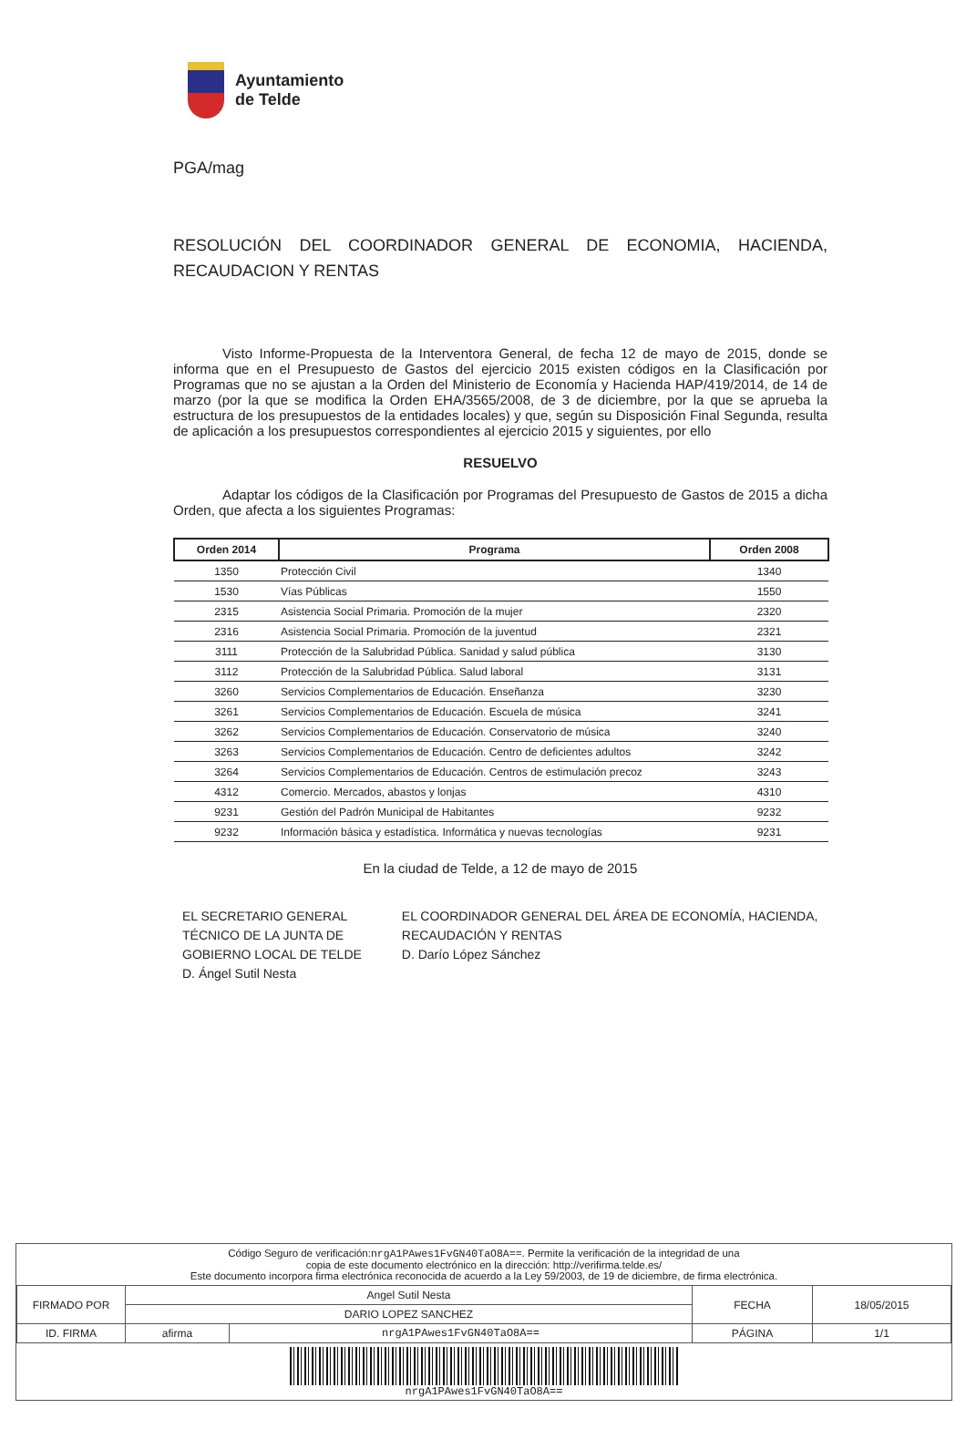Ayuntamiento
de Telde
PGA/mag
RESOLUCIÓN DEL COORDINADOR GENERAL DE ECONOMIA, HACIENDA, RECAUDACION Y RENTAS
Visto Informe-Propuesta de la Interventora General, de fecha 12 de mayo de 2015, donde se informa que en el Presupuesto de Gastos del ejercicio 2015 existen códigos en la Clasificación por Programas que no se ajustan a la Orden del Ministerio de Economía y Hacienda HAP/419/2014, de 14 de marzo (por la que se modifica la Orden EHA/3565/2008, de 3 de diciembre, por la que se aprueba la estructura de los presupuestos de la entidades locales) y que, según su Disposición Final Segunda, resulta de aplicación a los presupuestos correspondientes al ejercicio 2015 y siguientes, por ello
RESUELVO
Adaptar los códigos de la Clasificación por Programas del Presupuesto de Gastos de 2015 a dicha Orden, que afecta a los siguientes Programas:
| Orden 2014 | Programa | Orden 2008 |
| --- | --- | --- |
| 1350 | Protección Civil | 1340 |
| 1530 | Vías Públicas | 1550 |
| 2315 | Asistencia Social Primaria. Promoción de la mujer | 2320 |
| 2316 | Asistencia Social Primaria. Promoción de la juventud | 2321 |
| 3111 | Protección de la Salubridad Pública. Sanidad y salud pública | 3130 |
| 3112 | Protección de la Salubridad Pública. Salud laboral | 3131 |
| 3260 | Servicios Complementarios de Educación. Enseñanza | 3230 |
| 3261 | Servicios Complementarios de Educación. Escuela de música | 3241 |
| 3262 | Servicios Complementarios de Educación. Conservatorio de música | 3240 |
| 3263 | Servicios Complementarios de Educación. Centro de deficientes adultos | 3242 |
| 3264 | Servicios Complementarios de Educación. Centros de estimulación precoz | 3243 |
| 4312 | Comercio. Mercados, abastos y lonjas | 4310 |
| 9231 | Gestión del Padrón Municipal de Habitantes | 9232 |
| 9232 | Información básica y estadística. Informática y nuevas tecnologías | 9231 |
En la ciudad de Telde, a 12 de mayo de 2015
EL SECRETARIO GENERAL TÉCNICO DE LA JUNTA DE GOBIERNO LOCAL DE TELDE
D. Ángel Sutil Nesta
EL COORDINADOR GENERAL DEL ÁREA DE ECONOMÍA, HACIENDA, RECAUDACIÓN Y RENTAS
D. Darío López Sánchez
Código Seguro de verificación:nrgA1PAwes1FvGN40TaO8A==. Permite la verificación de la integridad de una
copia de este documento electrónico en la dirección: http://verifirma.telde.es/
Este documento incorpora firma electrónica reconocida de acuerdo a la Ley 59/2003, de 19 de diciembre, de firma electrónica.
| FIRMADO POR | Angel Sutil Nesta | | FECHA | 18/05/2015 |
| | DARIO LOPEZ SANCHEZ | | | |
| ID. FIRMA | afirma | nrgA1PAwes1FvGN40TaO8A== | PÁGINA | 1/1 |
nrgA1PAwes1FvGN40TaO8A==